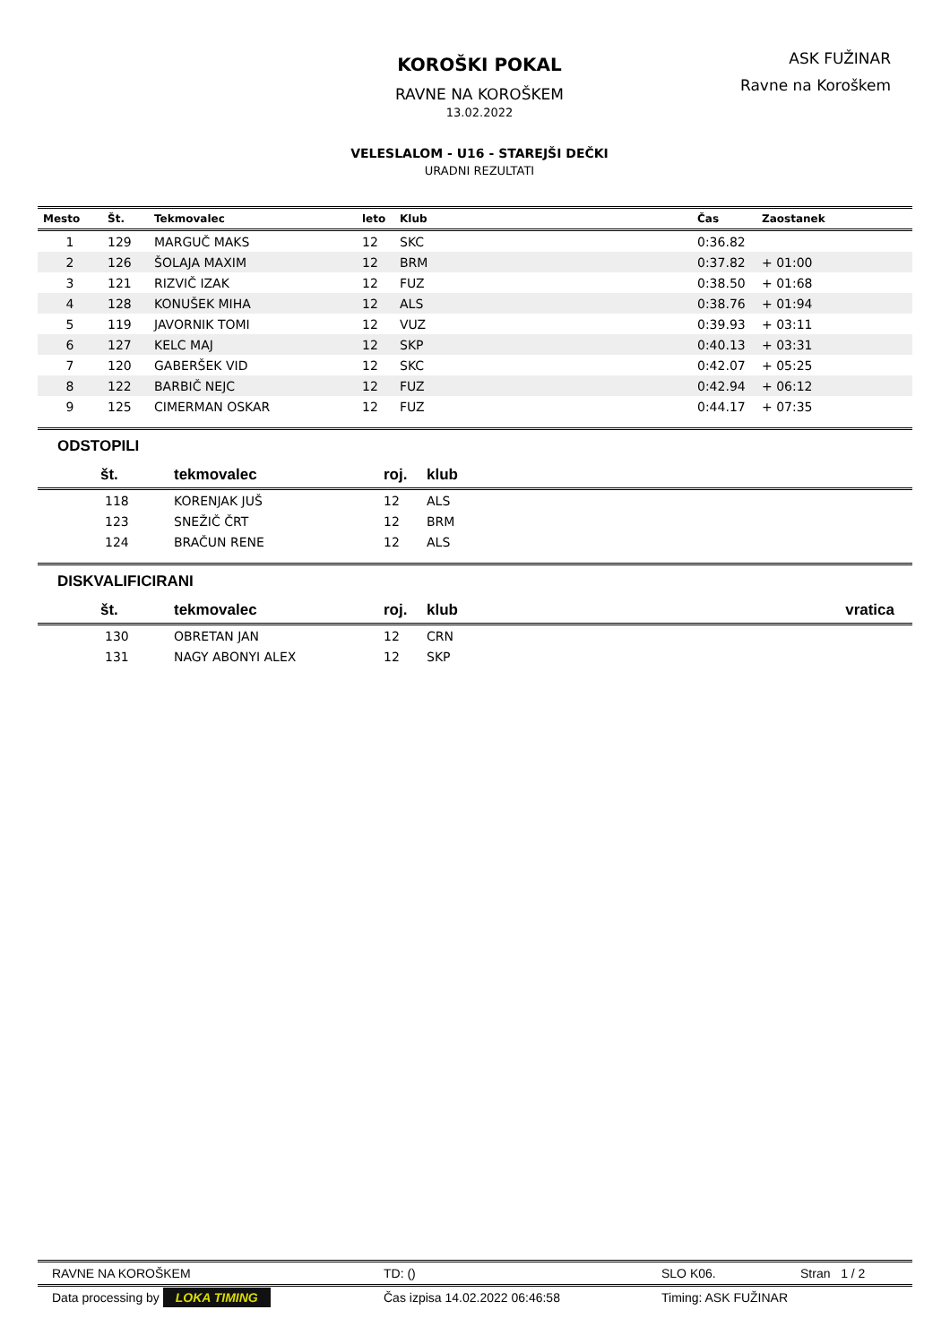KOROŠKI POKAL
RAVNE NA KOROŠKEM
13.02.2022
VELESLALOM - U16 - STAREJŠI DEČKI
URADNI REZULTATI
ASK FUŽINAR
Ravne na Koroškem
| Mesto | Št. | Tekmovalec | leto | Klub | Čas | Zaostanek |
| --- | --- | --- | --- | --- | --- | --- |
| 1 | 129 | MARGUČ MAKS | 12 | SKC | 0:36.82 | |
| 2 | 126 | ŠOLAJA MAXIM | 12 | BRM | 0:37.82 | + 01:00 |
| 3 | 121 | RIZVIČ IZAK | 12 | FUZ | 0:38.50 | + 01:68 |
| 4 | 128 | KONUŠEK MIHA | 12 | ALS | 0:38.76 | + 01:94 |
| 5 | 119 | JAVORNIK TOMI | 12 | VUZ | 0:39.93 | + 03:11 |
| 6 | 127 | KELC MAJ | 12 | SKP | 0:40.13 | + 03:31 |
| 7 | 120 | GABERŠEK VID | 12 | SKC | 0:42.07 | + 05:25 |
| 8 | 122 | BARBIČ NEJC | 12 | FUZ | 0:42.94 | + 06:12 |
| 9 | 125 | CIMERMAN OSKAR | 12 | FUZ | 0:44.17 | + 07:35 |
ODSTOPILI
| št. | tekmovalec | roj. | klub |
| --- | --- | --- | --- |
| 118 | KORENJAK JUŠ | 12 | ALS |
| 123 | SNEŽIČ ČRT | 12 | BRM |
| 124 | BRAČUN RENE | 12 | ALS |
DISKVALIFICIRANI
| št. | tekmovalec | roj. | klub | vratica |
| --- | --- | --- | --- | --- |
| 130 | OBRETAN JAN | 12 | CRN | |
| 131 | NAGY ABONYI ALEX | 12 | SKP | |
RAVNE NA KOROŠKEM TD: () SLO K06. Stran 1 / 2
Data processing by LOKA TIMING Čas izpisa 14.02.2022 06:46:58 Timing: ASK FUŽINAR